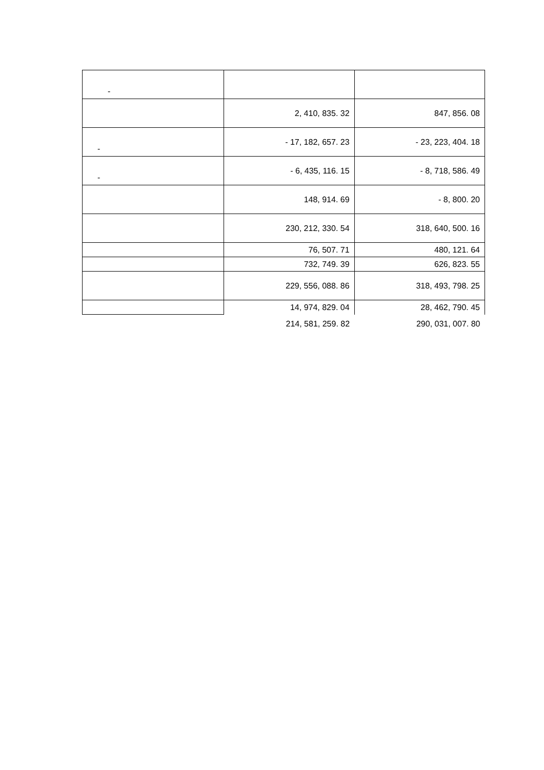| - | | |
| | 2, 410, 835. 32 | 847, 856. 08 |
| - | - 17, 182, 657. 23 | - 23, 223, 404. 18 |
| - | - 6, 435, 116. 15 | - 8, 718, 586. 49 |
| | 148, 914. 69 | - 8, 800. 20 |
| | 230, 212, 330. 54 | 318, 640, 500. 16 |
| | 76, 507. 71 | 480, 121. 64 |
| | 732, 749. 39 | 626, 823. 55 |
| | 229, 556, 088. 86 | 318, 493, 798. 25 |
| | 14, 974, 829. 04 | 28, 462, 790. 45 |
| | 214, 581, 259. 82 | 290, 031, 007. 80 |